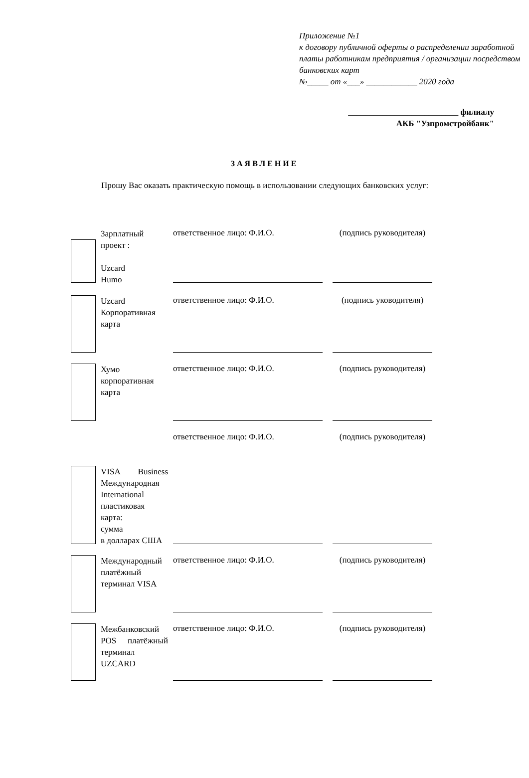Приложение №1
к договору публичной оферты о распределении заработной платы работникам предприятия / организации посредством банковских карт
№_____ от «___» ____________ 2020 года
__________________________ филиалу
АКБ "Узпромстройбанк"
ЗАЯВЛЕНИЕ
Прошу Вас оказать практическую помощь в использовании следующих банковских услуг:
Зарплатный проект :
Uzcard
Humo
ответственное лицо: Ф.И.О. (подпись руководителя)
Uzcard Корпоративная карта
ответственное лицо: Ф.И.О. (подпись уководителя)
Хумо корпоративная карта
ответственное лицо: Ф.И.О. (подпись руководителя)
VISA Business Международная International пластиковая карта:
сумма
в долларах США
ответственное лицо: Ф.И.О. (подпись руководителя)
Международный платёжный терминал VISA
ответственное лицо: Ф.И.О. (подпись руководителя)
Межбанковский POS платёжный терминал UZCARD
ответственное лицо: Ф.И.О. (подпись руководителя)